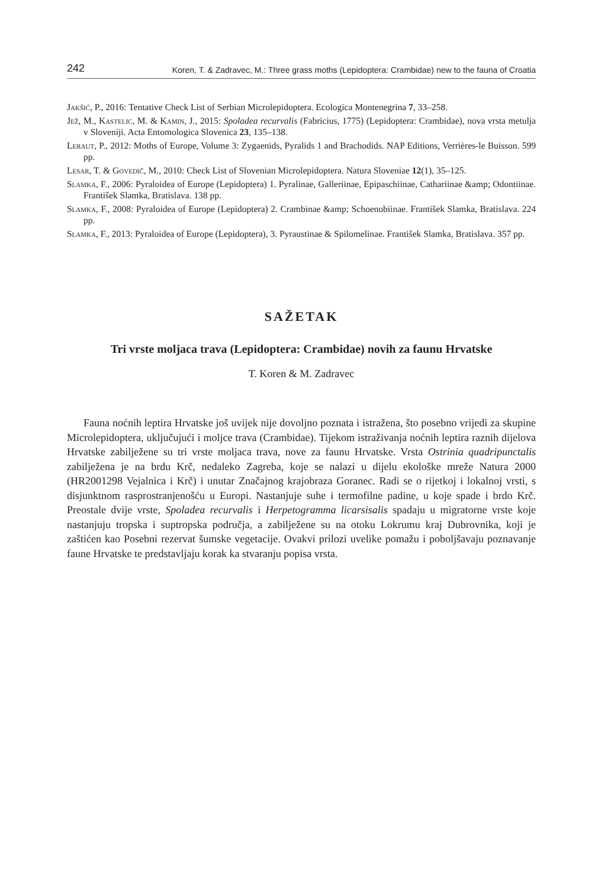242 Koren, T. & Zadravec, M.: Three grass moths (Lepidoptera: Crambidae) new to the fauna of Croatia
Jakšić, P., 2016: Tentative Check List of Serbian Microlepidoptera. Ecologica Montenegrina 7, 33–258.
Jež, M., Kastelic, M. & Kamin, J., 2015: Spoladea recurvalis (Fabricius, 1775) (Lepidoptera: Crambidae), nova vrsta metulja v Sloveniji. Acta Entomologica Slovenica 23, 135–138.
Leraut, P., 2012: Moths of Europe, Volume 3: Zygaenids, Pyralids 1 and Brachodids. NAP Editions, Verrières-le Buisson. 599 pp.
Lesar, T. & Govedič, M., 2010: Check List of Slovenian Microlepidoptera. Natura Sloveniae 12(1), 35–125.
Slamka, F., 2006: Pyraloidea of Europe (Lepidoptera) 1. Pyralinae, Galleriinae, Epipaschiinae, Cathariinae &amp; Odontiinae. František Slamka, Bratislava. 138 pp.
Slamka, F., 2008: Pyraloidea of Europe (Lepidoptera) 2. Crambinae &amp; Schoenobiinae. František Slamka, Bratislava. 224 pp.
Slamka, F., 2013: Pyraloidea of Europe (Lepidoptera), 3. Pyraustinae & Spilomelinae. František Slamka, Bratislava. 357 pp.
SAŽETAK
Tri vrste moljaca trava (Lepidoptera: Crambidae) novih za faunu Hrvatske
T. Koren & M. Zadravec
Fauna noćnih leptira Hrvatske još uvijek nije dovoljno poznata i istražena, što posebno vrijedi za skupine Microlepidoptera, uključujući i moljce trava (Crambidae). Tijekom istraživanja noćnih leptira raznih dijelova Hrvatske zabilježene su tri vrste moljaca trava, nove za faunu Hrvatske. Vrsta Ostrinia quadripunctalis zabilježena je na brdu Krč, nedaleko Zagreba, koje se nalazi u dijelu ekološke mreže Natura 2000 (HR2001298 Vejalnica i Krč) i unutar Značajnog krajobraza Goranec. Radi se o rijetkoj i lokalnoj vrsti, s disjunktnom rasprostranjenošću u Europi. Nastanjuje suhe i termofilne padine, u koje spade i brdo Krč. Preostale dvije vrste, Spoladea recurvalis i Herpetogramma licarsisalis spadaju u migratorne vrste koje nastanjuju tropska i suptropska područja, a zabilježene su na otoku Lokrumu kraj Dubrovnika, koji je zaštićen kao Posebni rezervat šumske vegetacije. Ovakvi prilozi uvelike pomažu i poboljšavaju poznavanje faune Hrvatske te predstavljaju korak ka stvaranju popisa vrsta.